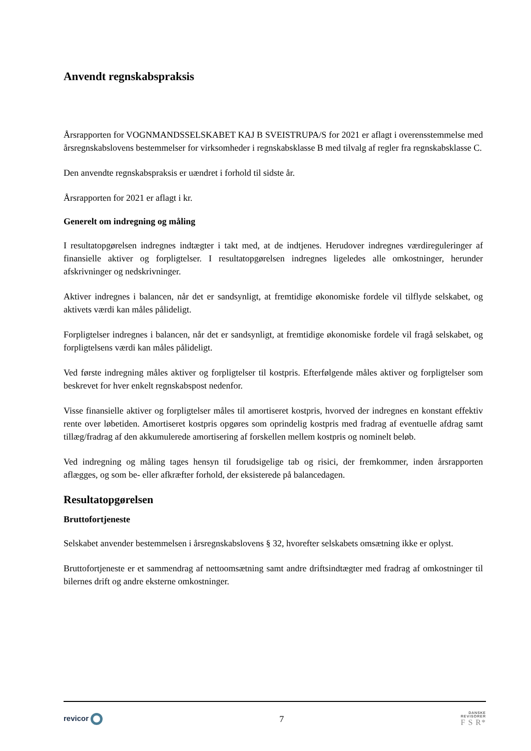Anvendt regnskabspraksis
Årsrapporten for VOGNMANDSSELSKABET KAJ B SVEISTRUPA/S for 2021 er aflagt i overensstemmelse med årsregnskabslovens bestemmelser for virksomheder i regnskabsklasse B med tilvalg af regler fra regnskabsklasse C.
Den anvendte regnskabspraksis er uændret i forhold til sidste år.
Årsrapporten for 2021 er aflagt i kr.
Generelt om indregning og måling
I resultatopgørelsen indregnes indtægter i takt med, at de indtjenes. Herudover indregnes værdireguleringer af finansielle aktiver og forpligtelser. I resultatopgørelsen indregnes ligeledes alle omkostninger, herunder afskrivninger og nedskrivninger.
Aktiver indregnes i balancen, når det er sandsynligt, at fremtidige økonomiske fordele vil tilflyde selskabet, og aktivets værdi kan måles pålideligt.
Forpligtelser indregnes i balancen, når det er sandsynligt, at fremtidige økonomiske fordele vil fragå selskabet, og forpligtelsens værdi kan måles pålideligt.
Ved første indregning måles aktiver og forpligtelser til kostpris. Efterfølgende måles aktiver og forpligtelser som beskrevet for hver enkelt regnskabspost nedenfor.
Visse finansielle aktiver og forpligtelser måles til amortiseret kostpris, hvorved der indregnes en konstant effektiv rente over løbetiden. Amortiseret kostpris opgøres som oprindelig kostpris med fradrag af eventuelle afdrag samt tillæg/fradrag af den akkumulerede amortisering af forskellen mellem kostpris og nominelt beløb.
Ved indregning og måling tages hensyn til forudsigelige tab og risici, der fremkommer, inden årsrapporten aflægges, og som be- eller afkræfter forhold, der eksisterede på balancedagen.
Resultatopgørelsen
Bruttofortjeneste
Selskabet anvender bestemmelsen i årsregnskabslovens § 32, hvorefter selskabets omsætning ikke er oplyst.
Bruttofortjeneste er et sammendrag af nettoomsætning samt andre driftsindtægter med fradrag af omkostninger til bilernes drift og andre eksterne omkostninger.
revicor
7
DANSKE
REVISORER
F S R*